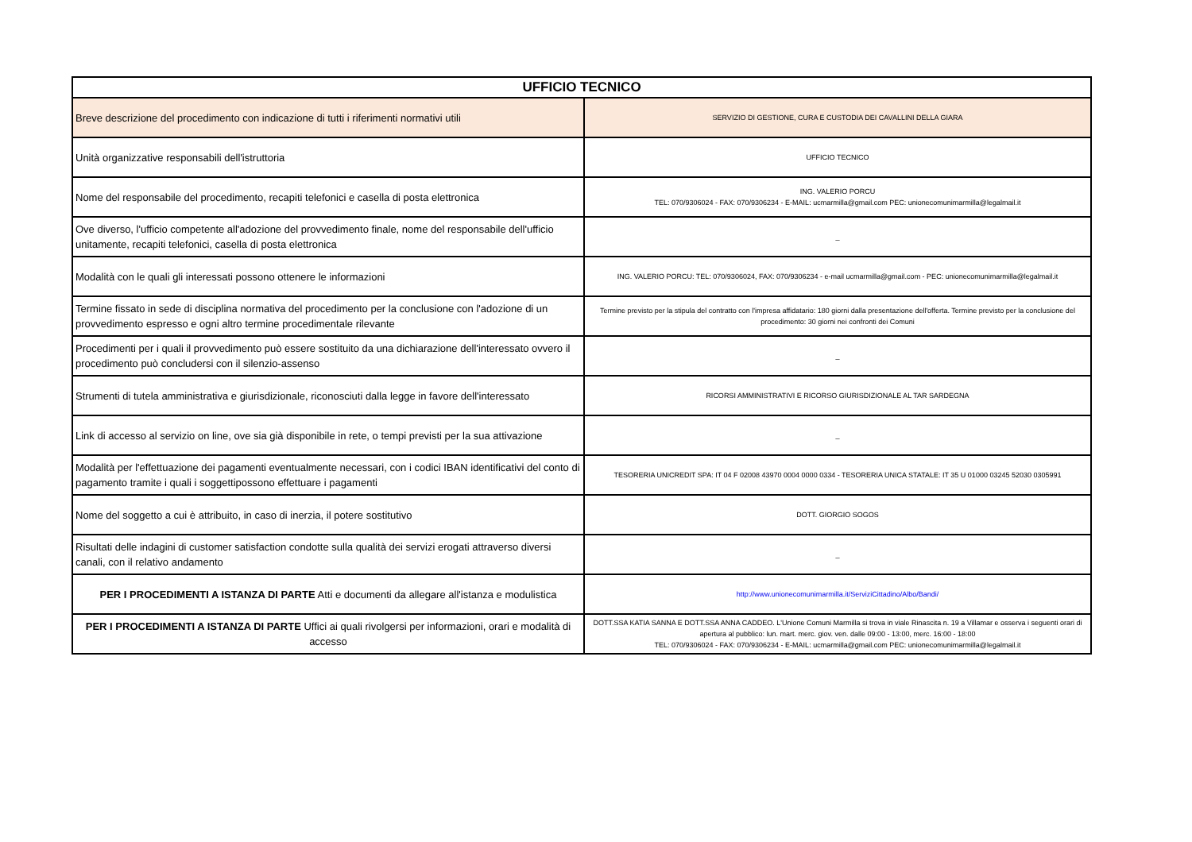| UFFICIO TECNICO | |
| --- | --- |
| Breve descrizione del procedimento con indicazione di tutti i riferimenti normativi utili | SERVIZIO DI GESTIONE, CURA E CUSTODIA DEI CAVALLINI DELLA GIARA |
| Unità organizzative responsabili dell'istruttoria | UFFICIO TECNICO |
| Nome del responsabile del procedimento, recapiti telefonici e casella di posta elettronica | ING. VALERIO PORCU TEL: 070/9306024 - FAX: 070/9306234 - E-MAIL: ucmarmilla@gmail.com PEC: unionecomunimarmilla@legalmail.it |
| Ove diverso, l'ufficio competente all'adozione del provvedimento finale, nome del responsabile dell'ufficio unitamente, recapiti telefonici, casella di posta elettronica | _ |
| Modalità con le quali gli interessati possono ottenere le informazioni | ING. VALERIO PORCU: TEL: 070/9306024, FAX: 070/9306234 - e-mail ucmarmilla@gmail.com - PEC: unionecomunimarmilla@legalmail.it |
| Termine fissato in sede di disciplina normativa del procedimento per la conclusione con l'adozione di un provvedimento espresso e ogni altro termine procedimentale rilevante | Termine previsto per la stipula del contratto con l'impresa affidatario: 180 giorni dalla presentazione dell'offerta. Termine previsto per la conclusione del procedimento: 30 giorni nei confronti dei Comuni |
| Procedimenti per i quali il provvedimento può essere sostituito da una dichiarazione dell'interessato ovvero il procedimento può concludersi con il silenzio-assenso | _ |
| Strumenti di tutela amministrativa e giurisdizionale, riconosciuti dalla legge in favore dell'interessato | RICORSI AMMINISTRATIVI E RICORSO GIURISDIZIONALE AL TAR SARDEGNA |
| Link di accesso al servizio on line, ove sia già disponibile in rete, o tempi previsti per la sua attivazione | _ |
| Modalità per l'effettuazione dei pagamenti eventualmente necessari, con i codici IBAN identificativi del conto di pagamento tramite i quali i soggettipossono effettuare i pagamenti | TESORERIA UNICREDIT SPA: IT 04 F 02008 43970 0004 0000 0334 - TESORERIA UNICA STATALE: IT 35 U 01000 03245 52030 0305991 |
| Nome del soggetto a cui è attribuito, in caso di inerzia, il potere sostitutivo | DOTT. GIORGIO SOGOS |
| Risultati delle indagini di customer satisfaction condotte sulla qualità dei servizi erogati attraverso diversi canali, con il relativo andamento | _ |
| PER I PROCEDIMENTI A ISTANZA DI PARTE Atti e documenti da allegare all'istanza e modulistica | http://www.unionecomunimarmilla.it/ServiziCittadino/Albo/Bandi/ |
| PER I PROCEDIMENTI A ISTANZA DI PARTE Uffici ai quali rivolgersi per informazioni, orari e modalità di accesso | DOTT.SSA KATIA SANNA E DOTT.SSA ANNA CADDEO. L'Unione Comuni Marmilla si trova in viale Rinascita n. 19 a Villamar e osserva i seguenti orari di apertura al pubblico: lun. mart. merc. giov. ven. dalle 09:00 - 13:00, merc. 16:00 - 18:00 TEL: 070/9306024 - FAX: 070/9306234 - E-MAIL: ucmarmilla@gmail.com PEC: unionecomunimarmilla@legalmail.it |